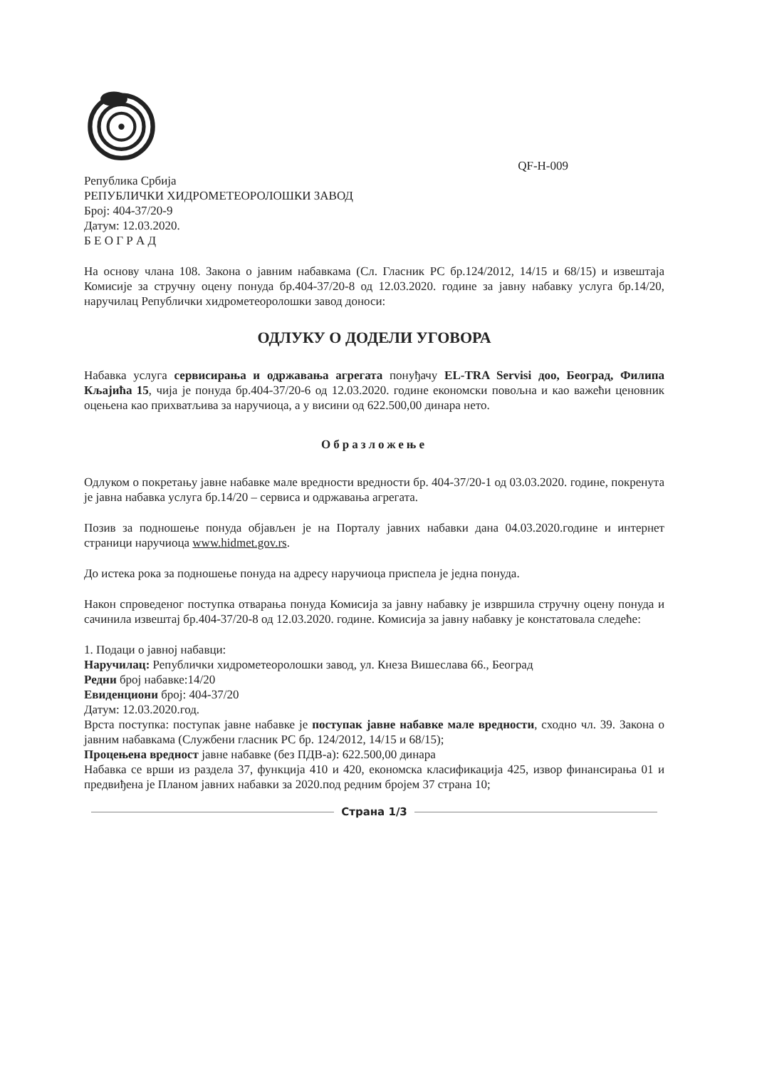QF-H-009
Република Србија
РЕПУБЛИЧКИ ХИДРОМЕТЕОРОЛОШКИ ЗАВОД
Број: 404-37/20-9
Датум: 12.03.2020.
Б Е О Г Р А Д
На основу члана 108. Закона о јавним набавкама (Сл. Гласник РС бр.124/2012, 14/15 и 68/15) и извештаја Комисије за стручну оцену понуда бр.404-37/20-8 од 12.03.2020. године за јавну набавку услуга бр.14/20, наручилац Републички хидрометеоролошки завод доноси:
ОДЛУКУ О ДОДЕЛИ УГОВОРА
Набавка услуга сервисирања и одржавања агрегата понуђачу EL-TRA Servisi доо, Београд, Филипа Кљајића 15, чија је понуда бр.404-37/20-6 од 12.03.2020. године економски повољна и као важећи ценовник оцењена као прихватљива за наручиоца, а у висини од 622.500,00 динара нето.
Образложење
Одлуком о покретању јавне набавке мале вредности вредности бр. 404-37/20-1 од 03.03.2020. године, покренута је јавна набавка услуга бр.14/20 – сервиса и одржавања агрегата.
Позив за подношење понуда објављен је на Порталу јавних набавки дана 04.03.2020.године и интернет страници наручиоца www.hidmet.gov.rs.
До истека рока за подношење понуда на адресу наручиоца приспела је једна понуда.
Након спроведеног поступка отварања понуда Комисија за јавну набавку је извршила стручну оцену понуда и сачинила извештај бр.404-37/20-8 од 12.03.2020. године. Комисија за јавну набавку је констатовала следеће:
1. Подаци о јавној набавци:
Наручилац: Републички хидрометеоролошки завод, ул. Кнеза Вишеслава 66., Београд
Редни број набавке:14/20
Евиденциони број: 404-37/20
Датум: 12.03.2020.год.
Врста поступка: поступак јавне набавке је поступак јавне набавке мале вредности, сходно чл. 39. Закона о јавним набавкама (Службени гласник РС бр. 124/2012, 14/15 и 68/15);
Процењена вредност јавне набавке (без ПДВ-а): 622.500,00 динара
Набавка се врши из раздела 37, функција 410 и 420, економска класификација 425, извор финансирања 01 и предвиђена је Планом јавних набавки за 2020.под редним бројем 37 страна 10;
Страна 1/3